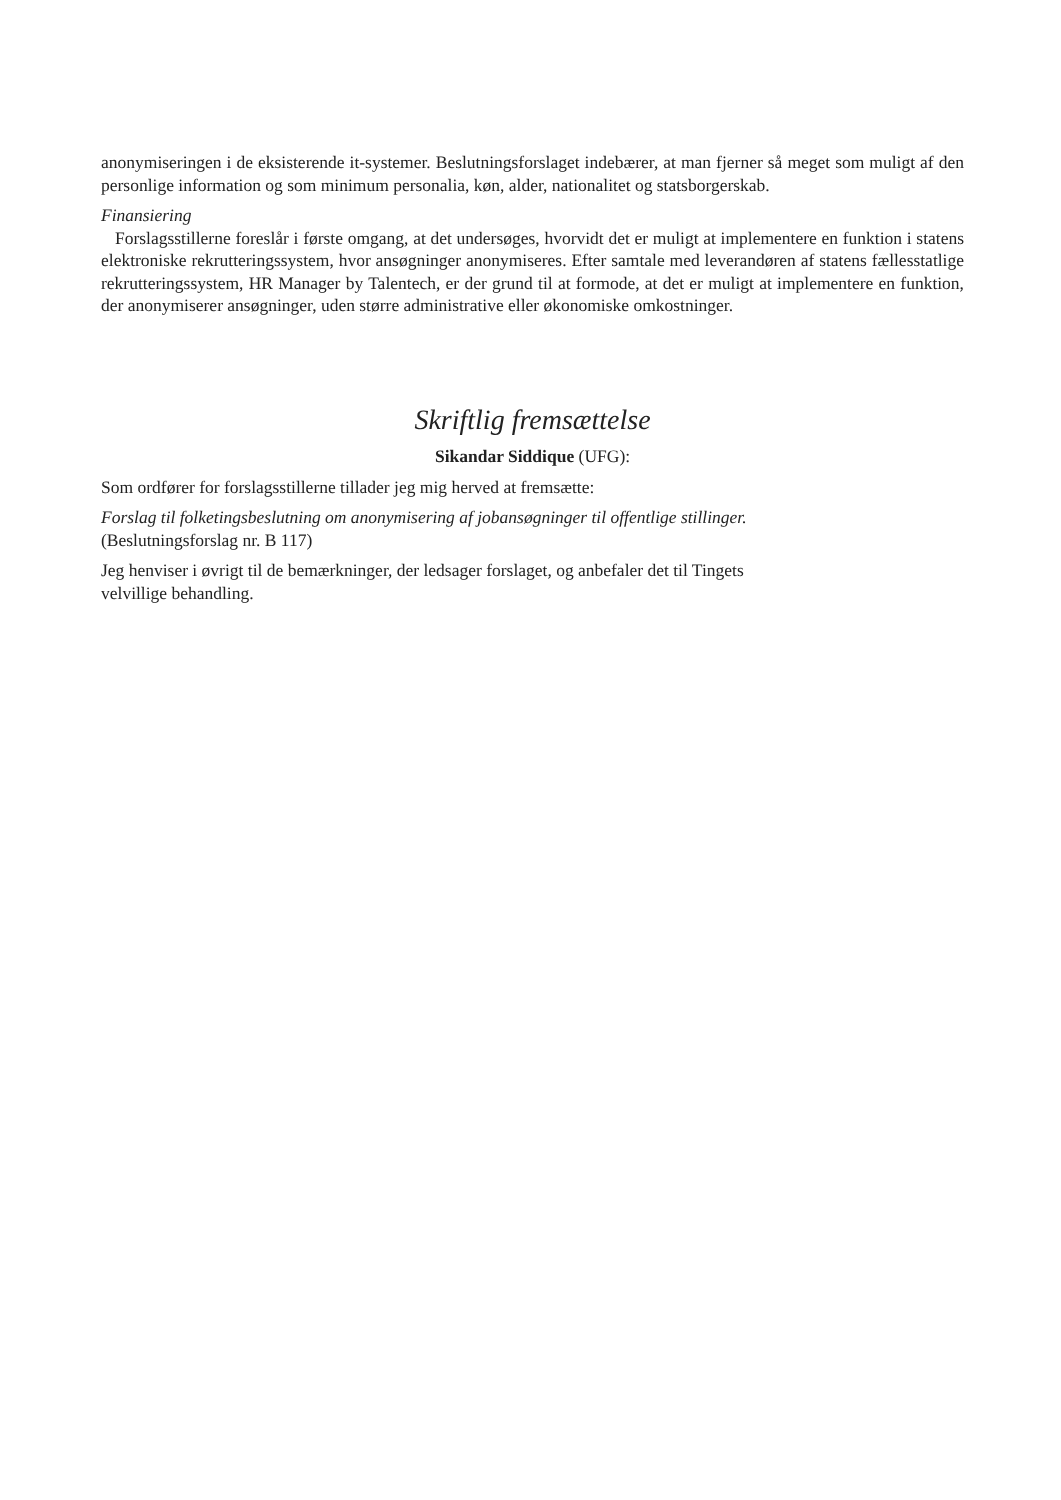anonymiseringen i de eksisterende it-systemer. Beslutningsforslaget indebærer, at man fjerner så meget som muligt af den personlige information og som minimum personalia, køn, alder, nationalitet og statsborgerskab.
Finansiering
Forslagsstillerne foreslår i første omgang, at det undersøges, hvorvidt det er muligt at implementere en funktion i statens elektroniske rekrutteringssystem, hvor ansøgninger anonymiseres. Efter samtale med leverandøren af statens fællesstatlige rekrutteringssystem, HR Manager by Talentech, er der grund til at formode, at det er muligt at implementere en funktion, der anonymiserer ansøgninger, uden større administrative eller økonomiske omkostninger.
Skriftlig fremsættelse
Sikandar Siddique (UFG):
Som ordfører for forslagsstillerne tillader jeg mig herved at fremsætte:
Forslag til folketingsbeslutning om anonymisering af jobansøgninger til offentlige stillinger.
(Beslutningsforslag nr. B 117)
Jeg henviser i øvrigt til de bemærkninger, der ledsager forslaget, og anbefaler det til Tingets
velvillige behandling.